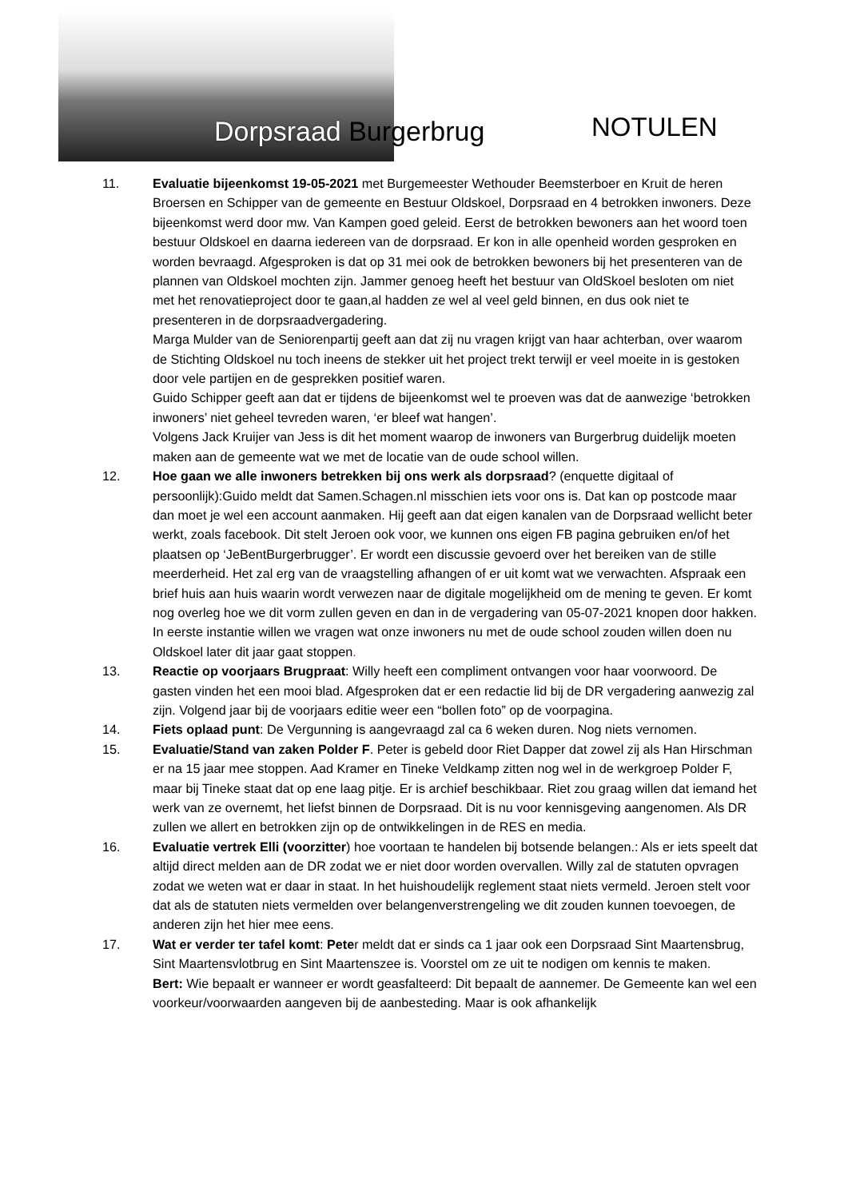Dorpsraad Burgerbrug NOTULEN
11. Evaluatie bijeenkomst 19-05-2021 met Burgemeester Wethouder Beemsterboer en Kruit de heren Broersen en Schipper van de gemeente en Bestuur Oldskoel, Dorpsraad en 4 betrokken inwoners. Deze bijeenkomst werd door mw. Van Kampen goed geleid. Eerst de betrokken bewoners aan het woord toen bestuur Oldskoel en daarna iedereen van de dorpsraad. Er kon in alle openheid worden gesproken en worden bevraagd. Afgesproken is dat op 31 mei ook de betrokken bewoners bij het presenteren van de plannen van Oldskoel mochten zijn. Jammer genoeg heeft het bestuur van OldSkoel besloten om niet met het renovatieproject door te gaan,al hadden ze wel al veel geld binnen, en dus ook niet te presenteren in de dorpsraadvergadering.
Marga Mulder van de Seniorenpartij geeft aan dat zij nu vragen krijgt van haar achterban, over waarom de Stichting Oldskoel nu toch ineens de stekker uit het project trekt terwijl er veel moeite in is gestoken door vele partijen en de gesprekken positief waren.
Guido Schipper geeft aan dat er tijdens de bijeenkomst wel te proeven was dat de aanwezige ‘betrokken inwoners’ niet geheel tevreden waren, ‘er bleef wat hangen’.
Volgens Jack Kruijer van Jess is dit het moment waarop de inwoners van Burgerbrug duidelijk moeten maken aan de gemeente wat we met de locatie van de oude school willen.
12. Hoe gaan we alle inwoners betrekken bij ons werk als dorpsraad? (enquette digitaal of persoonlijk):Guido meldt dat Samen.Schagen.nl misschien iets voor ons is. Dat kan op postcode maar dan moet je wel een account aanmaken. Hij geeft aan dat eigen kanalen van de Dorpsraad wellicht beter werkt, zoals facebook. Dit stelt Jeroen ook voor, we kunnen ons eigen FB pagina gebruiken en/of het plaatsen op ‘JeBentBurgerbrugger’. Er wordt een discussie gevoerd over het bereiken van de stille meerderheid. Het zal erg van de vraagstelling afhangen of er uit komt wat we verwachten. Afspraak een brief huis aan huis waarin wordt verwezen naar de digitale mogelijkheid om de mening te geven. Er komt nog overleg hoe we dit vorm zullen geven en dan in de vergadering van 05-07-2021 knopen door hakken. In eerste instantie willen we vragen wat onze inwoners nu met de oude school zouden willen doen nu Oldskoel later dit jaar gaat stoppen.
13. Reactie op voorjaars Brugpraat: Willy heeft een compliment ontvangen voor haar voorwoord. De gasten vinden het een mooi blad. Afgesproken dat er een redactie lid bij de DR vergadering aanwezig zal zijn. Volgend jaar bij de voorjaars editie weer een “bollen foto” op de voorpagina.
14. Fiets oplaad punt: De Vergunning is aangevraagd zal ca 6 weken duren. Nog niets vernomen.
15. Evaluatie/Stand van zaken Polder F. Peter is gebeld door Riet Dapper dat zowel zij als Han Hirschman er na 15 jaar mee stoppen. Aad Kramer en Tineke Veldkamp zitten nog wel in de werkgroep Polder F, maar bij Tineke staat dat op ene laag pitje. Er is archief beschikbaar. Riet zou graag willen dat iemand het werk van ze overnemt, het liefst binnen de Dorpsraad. Dit is nu voor kennisgeving aangenomen. Als DR zullen we allert en betrokken zijn op de ontwikkelingen in de RES en media.
16. Evaluatie vertrek Elli (voorzitter) hoe voortaan te handelen bij botsende belangen.: Als er iets speelt dat altijd direct melden aan de DR zodat we er niet door worden overvallen. Willy zal de statuten opvragen zodat we weten wat er daar in staat. In het huishoudelijk reglement staat niets vermeld. Jeroen stelt voor dat als de statuten niets vermelden over belangenverstrengeling we dit zouden kunnen toevoegen, de anderen zijn het hier mee eens.
17. Wat er verder ter tafel komt: Peter meldt dat er sinds ca 1 jaar ook een Dorpsraad Sint Maartensbrug, Sint Maartensvlotbrug en Sint Maartenszee is. Voorstel om ze uit te nodigen om kennis te maken.
Bert: Wie bepaalt er wanneer er wordt geasfalteerd: Dit bepaalt de aannemer. De Gemeente kan wel een voorkeur/voorwaarden aangeven bij de aanbesteding. Maar is ook afhankelijk